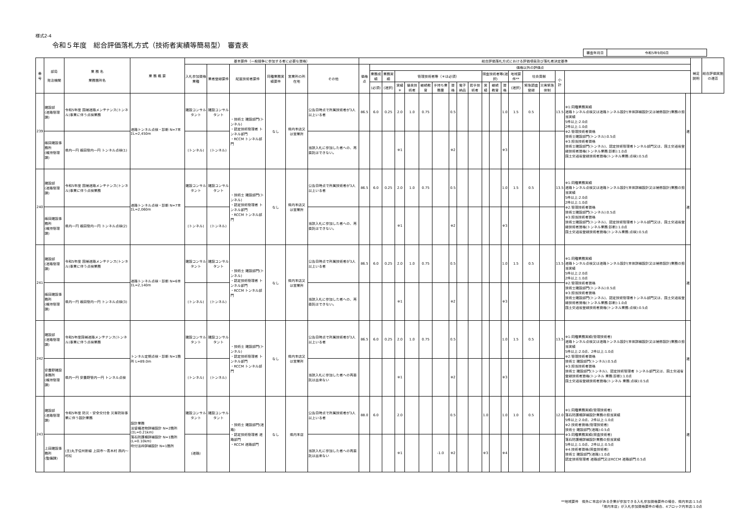様式2-4
令和５年度　総合評価落札方式（技術者実績等簡易型）　審査表
| 審査年月日 | 令和5年9月6日 |
| 番号 | 部局 発注機関 | 業 務 名 業務箇所名 | 業 務 概 要 | 基本要件（一般競争に参加する者に必要な資格） | | | | | | 総合評価落札方式における評価項目及び落札者決定基準 | | | | | | | | | | | | | | | | | | | 補足説明 | 総合評価実施の適否 |
| --- | --- | --- | --- | --- | --- | --- | --- | --- | --- | --- | --- | --- | --- | --- | --- | --- | --- | --- | --- | --- | --- | --- | --- | --- | --- | --- | --- | --- | --- | --- |
| | | | | 入札参加資格業種 | 業者登録要件 | 配置技術者要件 | 同種業務実績要件 | 営業所の所在地 | その他 | 価格点 | 価格以外の評価点 | | | | | | | | | | | | | | | | | | | |
| | | | | | | | | | | | 業務成績 | 業務実績 | 管理技術者等（＊は必須） | | | | | | | 照査技術者等(選択) | | | 地域要件** | 社会貢献 | | 小 計 | | | | |
| | | | | | | | | | | | (必須) | (選択) | 実績＊ | 優良技術者 | 継続教育 | 手持ち業務量 | 資格 | 電子納品 | 若手技術者 | 実績 | 継続教育 | 資格 | (選択) | 緊急調査登録 | 災害緊急体制 | | | | | |
| 239 | 建設部 (道路管理課) | 令和5年度 国補道路メンテナンス(トンネル)事業に伴う点検業務 | 道路トンネル点検・診断 N=7本 ΣL=2,450m | 建設コンサルタント | 建設コンサルタント | ・技術士 建設部門(トンネル) ・認定技術管理者 トンネル部門 ・RCCM トンネル部門 | なし | 県内本店又は営業所 | 公告日時点で所属技術者が3人以上いる者 | 86.5 | 6.0 | 0.25 | 2.0 | 1.0 | 0.75 | | 0.5 | | | | | 1.0 | 1.5 | 0.5 | | 13.5 | ※1:同種業務実績 道路トンネル点検又は道路トンネル設計(本体詳細設計又は補修設計)業務の担当実績 5件以上:2.0点 2件以上:1.0点 ※2:管理技術者資格 技術士建設部門(トンネル):0.5点 ※3:担当技術者資格 技術士建設部門(トンネル)、認定技術管理者トンネル部門又は、国土交通省登録技術者資格(トンネル業務:診断):1.0点 国土交通省登録技術者資格(トンネル業務:点検):0.5点 | 適 | | |
| | 飯田建設事務所 (維持管理課) | 県内一円 飯田管内一円 トンネル点検(1) | | (トンネル) | (トンネル) | | | | 当該入札に参加した者への、再委託はできない。 | | | | ※1 | | | | ※2 | | | | | ※3 | | | | | | | | |
| 240 | 建設部 (道路管理課) | 令和5年度 国補道路メンテナンス(トンネル)事業に伴う点検業務 | 道路トンネル点検・診断 N=7本 ΣL=2,060m | 建設コンサルタント | 建設コンサルタント | ・技術士 建設部門(トンネル) ・認定技術管理者 トンネル部門 ・RCCM トンネル部門 | なし | 県内本店又は営業所 | 公告日時点で所属技術者が3人以上いる者 | 86.5 | 6.0 | 0.25 | 2.0 | 1.0 | 0.75 | | 0.5 | | | | | 1.0 | 1.5 | 0.5 | | 13.5 | ※1:同種業務実績 道路トンネル点検又は道路トンネル設計(本体詳細設計又は補修設計)業務の担当実績 5件以上:2.0点 2件以上:1.0点 ※2:管理技術者資格 技術士建設部門(トンネル):0.5点 ※3:担当技術者資格 技術士建設部門(トンネル)、認定技術管理者トンネル部門又は、国土交通省登録技術者資格(トンネル業務:診断):1.0点 国土交通省登録技術者資格(トンネル業務:点検):0.5点 | 適 | | |
| | 飯田建設事務所 (維持管理課) | 県内一円 飯田管内一円 トンネル点検(2) | | (トンネル) | (トンネル) | | | | 当該入札に参加した者への、再委託はできない。 | | | | ※1 | | | | ※2 | | | | | ※3 | | | | | | | | |
| 241 | 建設部 (道路管理課) | 令和5年度 国補道路メンテナンス(トンネル)事業に伴う点検業務 | 道路トンネル点検・診断 N=6本 ΣL=2,140m | 建設コンサルタント | 建設コンサルタント | ・技術士 建設部門(トンネル) ・認定技術管理者 トンネル部門 ・RCCM トンネル部門 | なし | 県内本店又は営業所 | 公告日時点で所属技術者が3人以上いる者 | 86.5 | 6.0 | 0.25 | 2.0 | 1.0 | 0.75 | | 0.5 | | | | | 1.0 | 1.5 | 0.5 | | 13.5 | ※1:同種業務実績 道路トンネル点検又は道路トンネル設計(本体詳細設計又は補修設計)業務の担当実績 5件以上:2.0点 2件以上:1.0点 ※2:管理技術者資格 技術士建設部門(トンネル):0.5点 ※3:担当技術者資格 技術士建設部門(トンネル)、認定技術管理者トンネル部門又は、国土交通省登録技術者資格(トンネル業務:診断):1.0点 国土交通省登録技術者資格(トンネル業務:点検):0.5点 | 適 | | |
| | 飯田建設事務所 (維持管理課) | 県内一円 飯田管内一円 トンネル点検(3) | | (トンネル) | (トンネル) | | | | 当該入札に参加した者への、再委託はできない。 | | | | ※1 | | | | ※2 | | | | | ※3 | | | | | | | | |
| 242 | 建設部 (道路管理課) | 令和5年度国補道路メンテナンス(トンネル)事業に伴う点検業務 | トンネル定期点検・診断 N=1箇所 L=89.0m | 建設コンサルタント | 建設コンサルタント | ・技術士 建設部門(トンネル) ・認定技術管理者 トンネル部門 ・RCCM トンネル部門 | なし | 県内本店又は営業所 | 公告日時点で所属技術者が3人以上いる者 | 86.5 | 6.0 | 0.25 | 2.0 | 1.0 | 0.75 | | 0.5 | | | | | 1.0 | 1.5 | 0.5 | | 13.5 | ※1:同種業務実績(管理技術者) 道路トンネル点検又は道路トンネル設計(本体詳細設計又は補修設計)業務の担当実績 5件以上:2.0点、2件以上:1.0点 ※2:管理技術者資格 技術士 建設部門(トンネル):0.5点 ※3:担当技術者資格 技術士 建設部門(トンネル)、認定技術管理者 トンネル部門又は、国土交通省登録技術者資格(トンネル 業務:診断):1.0点 国土交通省登録技術者資格(トンネル 業務:点検):0.5点 | 適 | | |
| | 安曇野建設事務所 (維持管理課) | 県内一円 安曇野管内一円 トンネル点検 | | (トンネル) | (トンネル) | | | | 当該入札に参加した者への再委託は出来ない | | | | ※1 | | | | ※2 | | | | | ※3 | | | | | | | | |
| 243 | 建設部 (道路管理課) | 令和5年度 防災・安全交付金 災害防除事業に伴う設計業務 | 設計業務 法留構造物詳細設計 N=2箇所(ΣL=0.21km) 落石防護柵詳細設計 N=1箇所(L=0.10km) 吹付法枠詳細設計 N=1箇所 | 建設コンサルタント | 建設コンサルタント | ・技術士 建設部門(道路) ・認定技術管理者 道路部門 ・RCCM 道路部門 | なし | 県内本店 | 公告日時点で所属技術者が3人以上いる者 | 88.0 | 6.0 | | 2.0 | | | | 0.5 | | | 1.0 | | 1.0 | 1.0 | 0.5 | | 12.0 | ※1:同種業務実績(管理技術者) 落石防護柵詳細設計業務の担当実績 5件以上:2.0点、2件以上:1.0点 ※2:技術者資格(管理技術者) 技術士 建設部門(道路):0.5点 ※3:同種業務実績(照査技術者) 落石防護柵詳細設計業務の担当実績 5件以上:1.0点、2件以上:0.5点 ※4:技術者資格(照査技術者) 技術士 建設部門(道路):1.0点 認定技術管理者 道路部門又はRCCM 道路部門:0.5点 | 適 | | |
| | 上田建設事務所 (整備課) | (主)丸子信州新線 上田市～青木村 西内～村松 | | (道路) | | | | | 当該入札に参加した者への再委託は出来ない | | | | ※1 | | | -1.0 | ※2 | | | ※3 | | ※4 | | | | | | | | |
**地域要件　県外に本店がある企業が参加できる入札参加資格要件の場合、県内本店:1.5点
「県内本店」が入札参加資格要件の場合、4ブロック内本店:1.0点